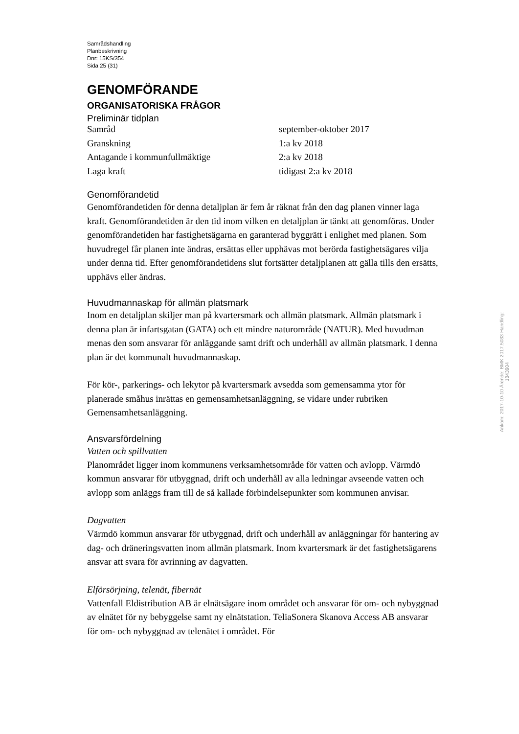Samrådshandling
Planbeskrivning
Dnr: 15KS/354
Sida 25 (31)
GENOMFÖRANDE
ORGANISATORISKA FRÅGOR
Preliminär tidplan
| Samråd | september-oktober 2017 |
| Granskning | 1:a kv 2018 |
| Antagande i kommunfullmäktige | 2:a kv 2018 |
| Laga kraft | tidigast 2:a kv 2018 |
Genomförandetid
Genomförandetiden för denna detaljplan är fem år räknat från den dag planen vinner laga kraft. Genomförandetiden är den tid inom vilken en detaljplan är tänkt att genomföras. Under genomförandetiden har fastighetsägarna en garanterad byggrätt i enlighet med planen. Som huvudregel får planen inte ändras, ersättas eller upphävas mot berörda fastighetsägares vilja under denna tid. Efter genomförandetidens slut fortsätter detaljplanen att gälla tills den ersätts, upphävs eller ändras.
Huvudmannaskap för allmän platsmark
Inom en detaljplan skiljer man på kvartersmark och allmän platsmark. Allmän platsmark i denna plan är infartsgatan (GATA) och ett mindre naturområde (NATUR). Med huvudman menas den som ansvarar för anläggande samt drift och underhåll av allmän platsmark. I denna plan är det kommunalt huvudmannaskap.
För kör-, parkerings- och lekytor på kvartersmark avsedda som gemensamma ytor för planerade småhus inrättas en gemensamhetsanläggning, se vidare under rubriken Gemensamhetsanläggning.
Ansvarsfördelning
Vatten och spillvatten
Planområdet ligger inom kommunens verksamhetsområde för vatten och avlopp. Värmdö kommun ansvarar för utbyggnad, drift och underhåll av alla ledningar avseende vatten och avlopp som anläggs fram till de så kallade förbindelsepunkter som kommunen anvisar.
Dagvatten
Värmdö kommun ansvarar för utbyggnad, drift och underhåll av anläggningar för hantering av dag- och dräneringsvatten inom allmän platsmark. Inom kvartersmark är det fastighetsägarens ansvar att svara för avrinning av dagvatten.
Elförsörjning, telenät, fibernät
Vattenfall Eldistribution AB är elnätsägare inom området och ansvarar för om- och nybyggnad av elnätet för ny bebyggelse samt ny elnätstation. TeliaSonera Skanova Access AB ansvarar för om- och nybyggnad av telenätet i området. För
Ankom: 2017-10-10 Ärende: BMK.2017.5033 Handling: 1843904